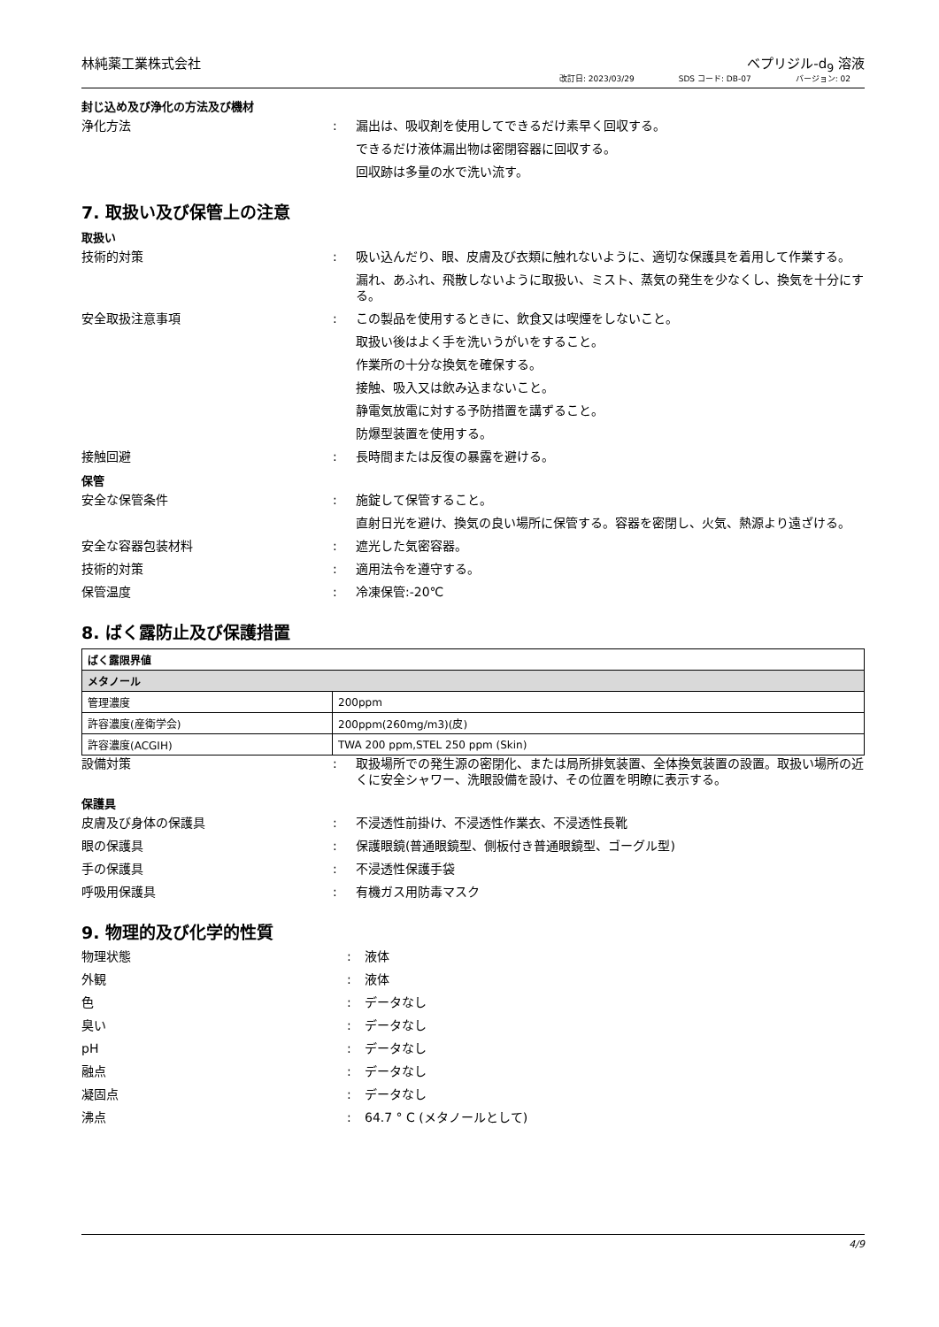林純薬工業株式会社 ベプリジル-d<sub>9</sub> 溶液
改訂日: 2023/03/29 SDS コード: DB-07 バージョン: 02
封じ込め及び浄化の方法及び機材
浄化方法 : 漏出は、吸収剤を使用してできるだけ素早く回収する。
できるだけ液体漏出物は密閉容器に回収する。
回収跡は多量の水で洗い流す。
7. 取扱い及び保管上の注意
取扱い
技術的対策 : 吸い込んだり、眼、皮膚及び衣類に触れないように、適切な保護具を着用して作業する。
漏れ、あふれ、飛散しないように取扱い、ミスト、蒸気の発生を少なくし、換気を十分にする。
安全取扱注意事項 : この製品を使用するときに、飲食又は喫煙をしないこと。
取扱い後はよく手を洗いうがいをすること。
作業所の十分な換気を確保する。
接触、吸入又は飲み込まないこと。
静電気放電に対する予防措置を講ずること。
防爆型装置を使用する。
接触回避 : 長時間または反復の暴露を避ける。
保管
安全な保管条件 : 施錠して保管すること。
直射日光を避け、換気の良い場所に保管する。容器を密閉し、火気、熱源より遠ざける。
安全な容器包装材料 : 遮光した気密容器。
技術的対策 : 適用法令を遵守する。
保管温度 : 冷凍保管:-20℃
8. ばく露防止及び保護措置
| ばく露限界値 | |
| --- | --- |
| メタノール | |
| 管理濃度 | 200ppm |
| 許容濃度(産衛学会) | 200ppm(260mg/m3)(皮) |
| 許容濃度(ACGIH) | TWA 200 ppm,STEL 250 ppm (Skin) |
設備対策 : 取扱場所での発生源の密閉化、または局所排気装置、全体換気装置の設置。取扱い場所の近くに安全シャワー、洗眼設備を設け、その位置を明瞭に表示する。
保護具
皮膚及び身体の保護具 : 不浸透性前掛け、不浸透性作業衣、不浸透性長靴
眼の保護具 : 保護眼鏡(普通眼鏡型、側板付き普通眼鏡型、ゴーグル型)
手の保護具 : 不浸透性保護手袋
呼吸用保護具 : 有機ガス用防毒マスク
9. 物理的及び化学的性質
物理状態 : 液体
外観 : 液体
色 : データなし
臭い : データなし
pH : データなし
融点 : データなし
凝固点 : データなし
沸点 : 64.7 ° C (メタノールとして)
4/9